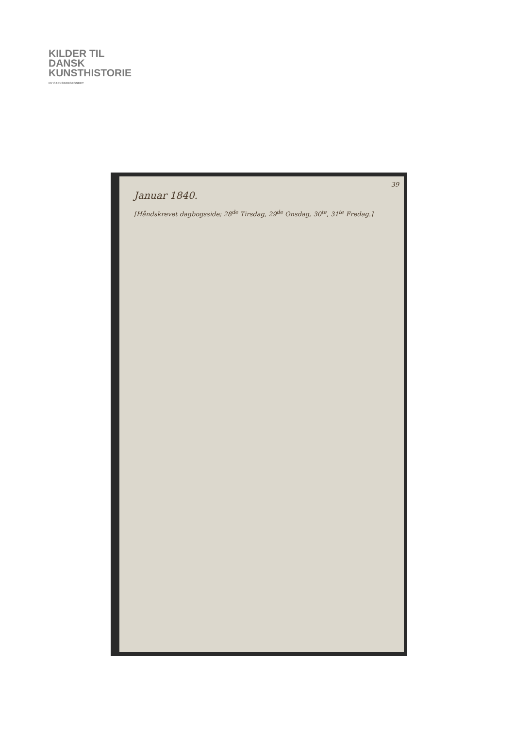KILDER TIL
DANSK
KUNSTHISTORIE
NY CARLSBERGFONDET
39
Januar 1840.
[Håndskrevet dagbogsside; 28<sup>de</sup> Tirsdag, 29<sup>de</sup> Onsdag, 30<sup>te</sup>, 31<sup>te</sup> Fredag.]